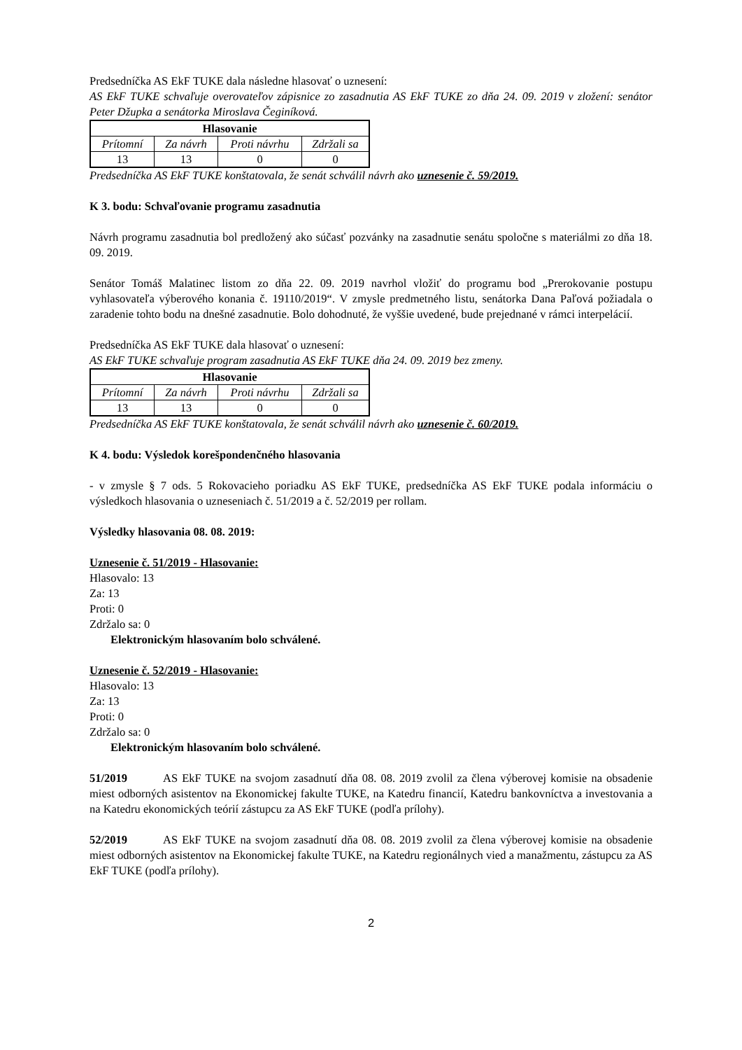Predsedníčka AS EkF TUKE dala následne hlasovať o uznesení:
AS EkF TUKE schvaľuje overovateľov zápisnice zo zasadnutia AS EkF TUKE zo dňa 24. 09. 2019 v zložení: senátor Peter Džupka a senátorka Miroslava Čeginíková.
| Hlasovanie | | | |
| --- | --- | --- | --- |
| Prítomní | Za návrh | Proti návrhu | Zdržali sa |
| 13 | 13 | 0 | 0 |
Predsedníčka AS EkF TUKE konštatovala, že senát schválil návrh ako uznesenie č. 59/2019.
K 3. bodu: Schvaľovanie programu zasadnutia
Návrh programu zasadnutia bol predložený ako súčasť pozvánky na zasadnutie senátu spoločne s materiálmi zo dňa 18. 09. 2019.
Senátor Tomáš Malatinec listom zo dňa 22. 09. 2019 navrhol vložiť do programu bod „Prerokovanie postupu vyhlasovateľa výberového konania č. 19110/2019“. V zmysle predmetného listu, senátorka Dana Paľová požiadala o zaradenie tohto bodu na dnešné zasadnutie. Bolo dohodnuté, že vyššie uvedené, bude prejednané v rámci interpelácií.
Predsedníčka AS EkF TUKE dala hlasovať o uznesení:
AS EkF TUKE schvaľuje program zasadnutia AS EkF TUKE dňa 24. 09. 2019 bez zmeny.
| Hlasovanie | | | |
| --- | --- | --- | --- |
| Prítomní | Za návrh | Proti návrhu | Zdržali sa |
| 13 | 13 | 0 | 0 |
Predsedníčka AS EkF TUKE konštatovala, že senát schválil návrh ako uznesenie č. 60/2019.
K 4. bodu: Výsledok korešpondenčného hlasovania
- v zmysle § 7 ods. 5 Rokovacieho poriadku AS EkF TUKE, predsedníčka AS EkF TUKE podala informáciu o výsledkoch hlasovania o uzneseniach č. 51/2019 a č. 52/2019 per rollam.
Výsledky hlasovania 08. 08. 2019:
Uznesenie č. 51/2019 - Hlasovanie:
Hlasovalo: 13
Za: 13
Proti: 0
Zdržalo sa: 0
Elektronickým hlasovaním bolo schválené.
Uznesenie č. 52/2019 - Hlasovanie:
Hlasovalo: 13
Za: 13
Proti: 0
Zdržalo sa: 0
Elektronickým hlasovaním bolo schválené.
51/2019 AS EkF TUKE na svojom zasadnutí dňa 08. 08. 2019 zvolil za člena výberovej komisie na obsadenie miest odborných asistentov na Ekonomickej fakulte TUKE, na Katedru financií, Katedru bankovníctva a investovania a na Katedru ekonomických teórií zástupcu za AS EkF TUKE (podľa prílohy).
52/2019 AS EkF TUKE na svojom zasadnutí dňa 08. 08. 2019 zvolil za člena výberovej komisie na obsadenie miest odborných asistentov na Ekonomickej fakulte TUKE, na Katedru regionálnych vied a manažmentu, zástupcu za AS EkF TUKE (podľa prílohy).
2